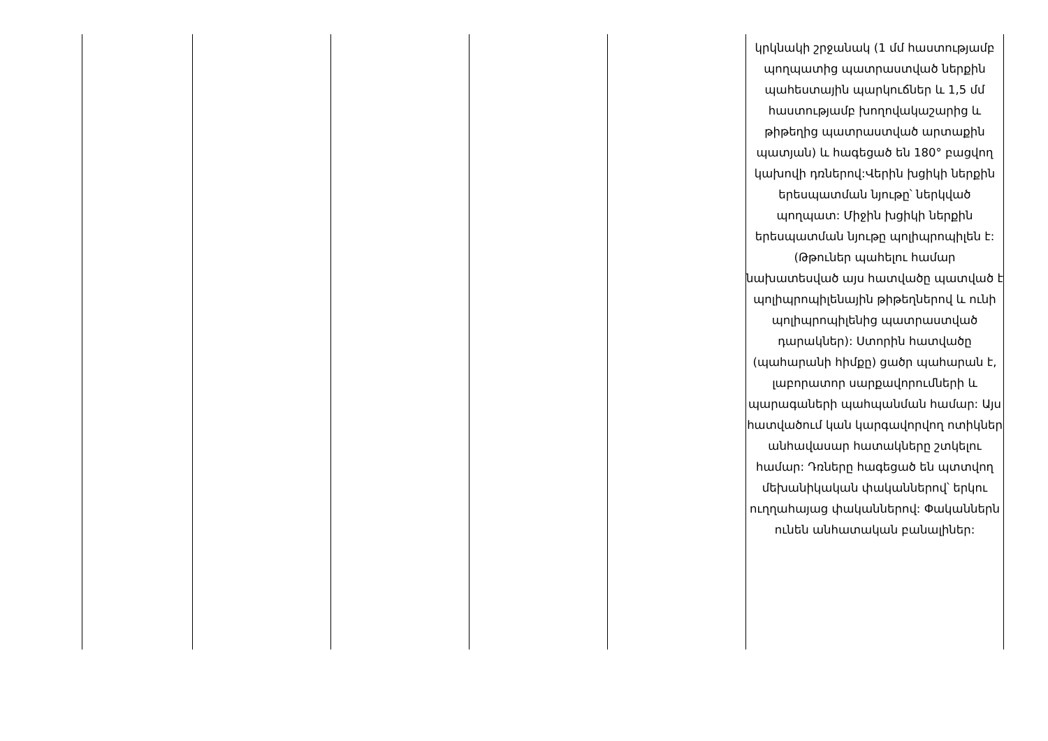| | | | | | կրկնակի շրջանակ (1 մմ հաստությամբ պողպատից պատրաստված ներքին պահեստային պարկուճներ և 1,5 մմ հաստությամբ խողովակաշարից և թիթեղից պատրաստված արտաքին պատյան) և հագեցած են 180° բացվող կախովի դռներով:Վերին խցիկի ներքին երեսպատման նյութը՝ ներկված պողպատ: Միջին խցիկի ներքին երեսպատման նյութը պոլիպրոպիլեն է: (Թթուներ պահելու համար նախատեսված այս հատվածը պատված է պոլիպրոպիլենային թիթեղներով և ունի պոլիպրոպիլենից պատրաստված դարակներ): Ստորին հատվածը (պահարանի հիմքը) ցածր պահարան է, լաբորատոր սարքավորումների և պարագաների պահպանման համար: Այս հատվածում կան կարգավորվող ոտիկներ անհավասար հատակները շտկելու համար: Դռները հագեցած են պտտվող մեխանիկական փականներով՝ երկու ուղղահայաց փականներով: Փականներն ունեն անհատական բանալիներ: |